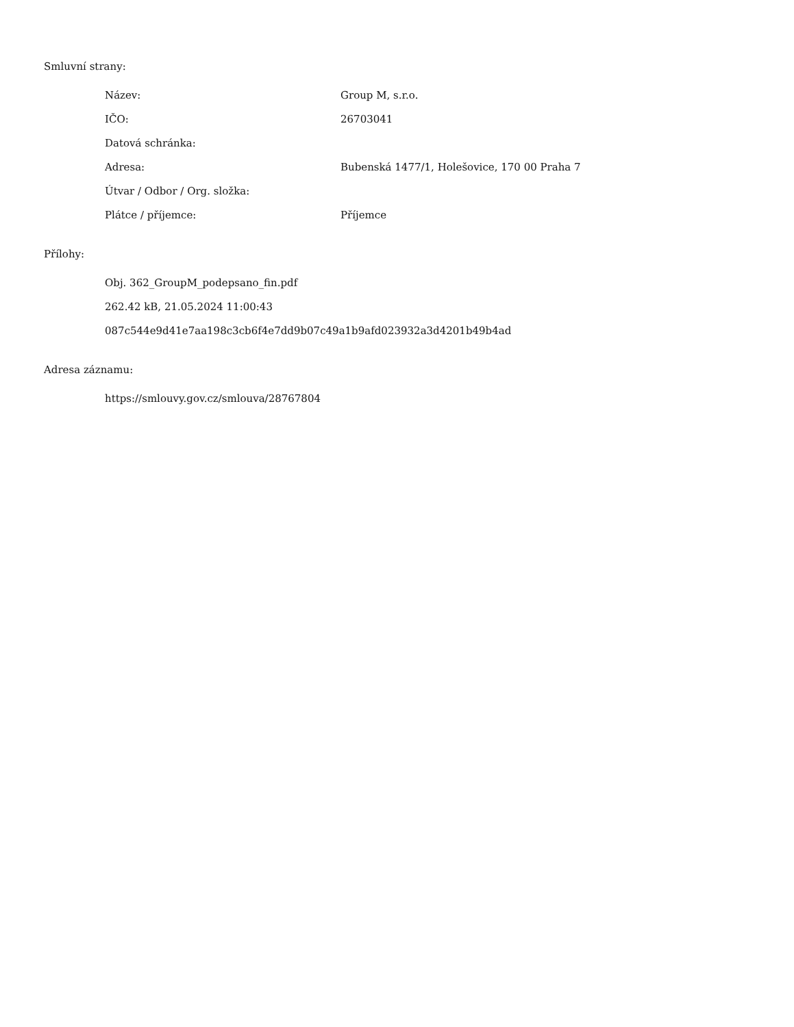Smluvní strany:
| Název: | Group M, s.r.o. |
| IČO: | 26703041 |
| Datová schránka: | |
| Adresa: | Bubenská 1477/1, Holešovice, 170 00 Praha 7 |
| Útvar / Odbor / Org. složka: | |
| Plátce / příjemce: | Příjemce |
Přílohy:
Obj. 362_GroupM_podepsano_fin.pdf
262.42 kB, 21.05.2024 11:00:43
087c544e9d41e7aa198c3cb6f4e7dd9b07c49a1b9afd023932a3d4201b49b4ad
Adresa záznamu:
https://smlouvy.gov.cz/smlouva/28767804